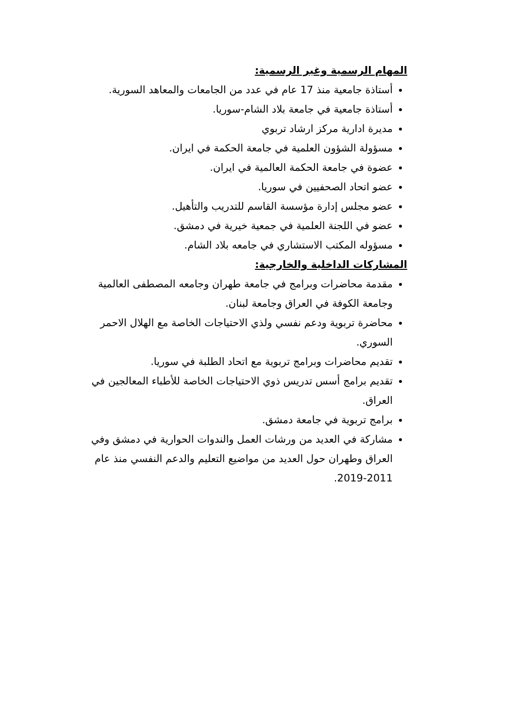المهام الرسمية وغير الرسمية:
أستاذة جامعية منذ 17 عام في عدد من الجامعات والمعاهد السورية.
أستاذة جامعية في جامعة بلاد الشام-سوريا.
مديرة ادارية مركز ارشاد تربوي
مسؤولة الشؤون العلمية في جامعة الحكمة في ايران.
عضوة في جامعة الحكمة العالمية في ايران.
عضو اتحاد الصحفيين في سوريا.
عضو مجلس إدارة مؤسسة القاسم للتدريب والتأهيل.
عضو في اللجنة العلمية في جمعية خيرية في دمشق.
مسؤوله المكتب الاستشاري في جامعه بلاد الشام.
المشاركات الداخلية والخارجية:
مقدمة محاضرات وبرامج في جامعة طهران وجامعه المصطفى العالمية وجامعة الكوفة في العراق وجامعة لبنان.
محاضرة تربوية ودعم نفسي ولذي الاحتياجات الخاصة مع الهلال الاحمر السوري.
تقديم محاضرات وبرامج تربوية مع اتحاد الطلبة في سوريا.
تقديم برامج أسس تدريس ذوي الاحتياجات الخاصة للأطباء المعالجين في العراق.
برامج تربوية في جامعة دمشق.
مشاركة في العديد من ورشات العمل والندوات الحوارية في دمشق وفي العراق وطهران حول العديد من مواضيع التعليم والدعم النفسي منذ عام 2011-2019.